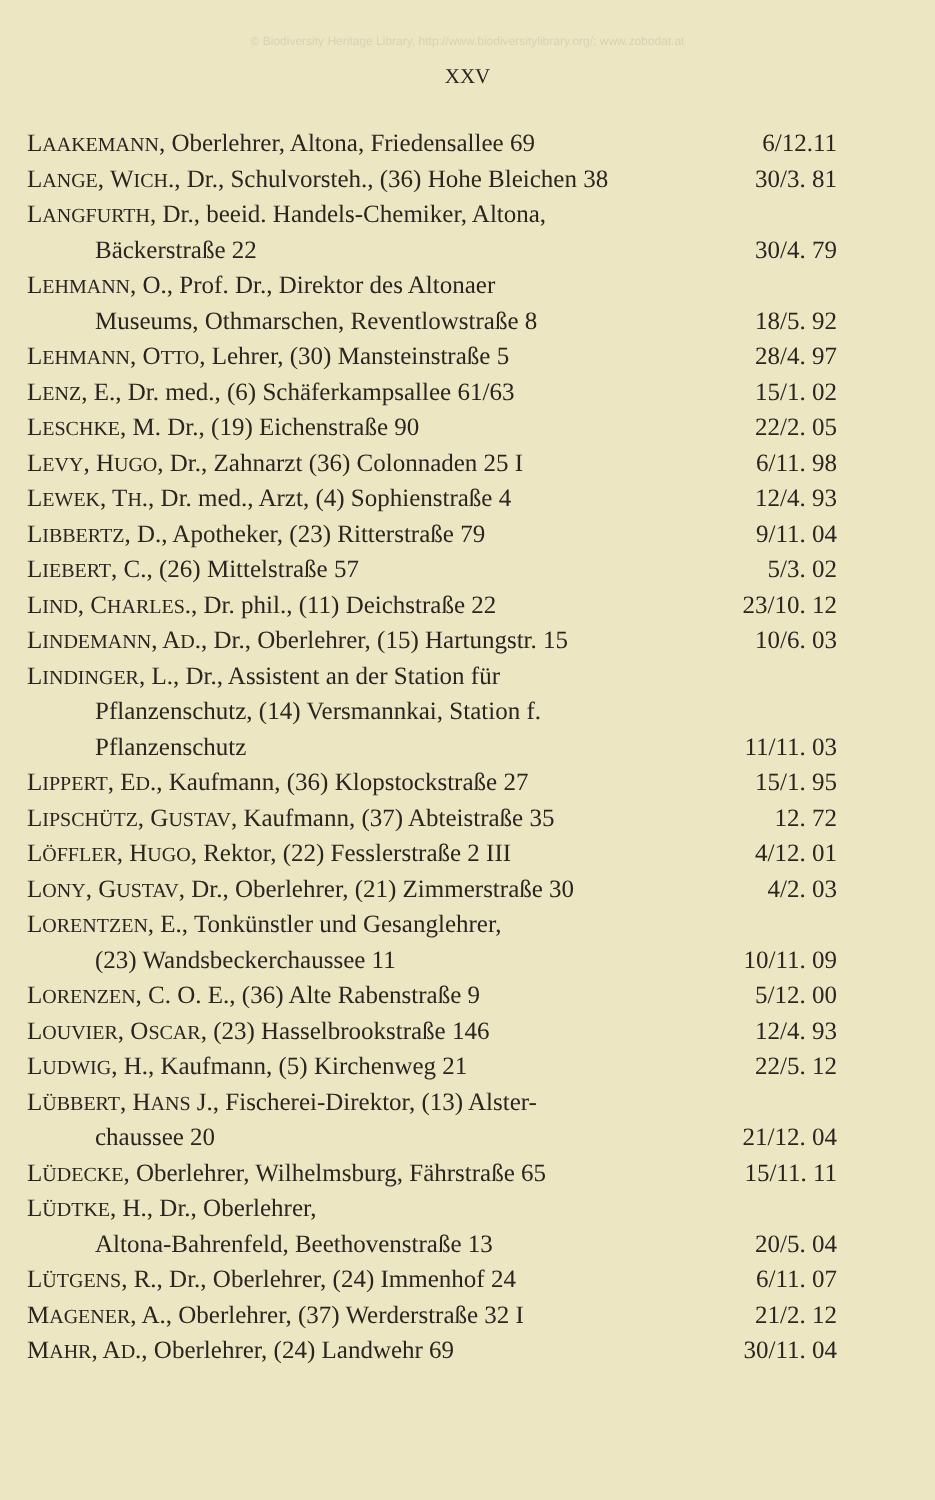© Biodiversity Heritage Library, http://www.biodiversitylibrary.org/; www.zobodat.at
XXV
| L AAKEMANN , Oberlehrer, Altona, Friedensallee 69 | 6/12.11 |
| L ANGE , W ICH ., Dr., Schulvorsteh., (36) Hohe Bleichen 38 | 30/3. 81 |
| L ANGFURTH , Dr., beeid. Handels-Chemiker, Altona, | |
| Bäckerstraße 22 | 30/4. 79 |
| L EHMANN , O., Prof. Dr., Direktor des Altonaer | |
| Museums, Othmarschen, Reventlowstraße 8 | 18/5. 92 |
| L EHMANN , O TTO , Lehrer, (30) Mansteinstraße 5 | 28/4. 97 |
| L ENZ , E., Dr. med., (6) Schäferkampsallee 61/63 | 15/1. 02 |
| L ESCHKE , M. Dr., (19) Eichenstraße 90 | 22/2. 05 |
| L EVY , H UGO , Dr., Zahnarzt (36) Colonnaden 25 I | 6/11. 98 |
| L EWEK , T H ., Dr. med., Arzt, (4) Sophienstraße 4 | 12/4. 93 |
| L IBBERTZ , D., Apotheker, (23) Ritterstraße 79 | 9/11. 04 |
| L IEBERT , C., (26) Mittelstraße 57 | 5/3. 02 |
| L IND , C HARLES ., Dr. phil., (11) Deichstraße 22 | 23/10. 12 |
| L INDEMANN , A D ., Dr., Oberlehrer, (15) Hartungstr. 15 | 10/6. 03 |
| L INDINGER , L., Dr., Assistent an der Station für | |
| Pflanzenschutz, (14) Versmannkai, Station f. | |
| Pflanzenschutz | 11/11. 03 |
| L IPPERT , E D ., Kaufmann, (36) Klopstockstraße 27 | 15/1. 95 |
| L IPSCHÜTZ , G USTAV , Kaufmann, (37) Abteistraße 35 | 12. 72 |
| L ÖFFLER , H UGO , Rektor, (22) Fesslerstraße 2 III | 4/12. 01 |
| L ONY , G USTAV , Dr., Oberlehrer, (21) Zimmerstraße 30 | 4/2. 03 |
| L ORENTZEN , E., Tonkünstler und Gesanglehrer, | |
| (23) Wandsbeckerchaussee 11 | 10/11. 09 |
| L ORENZEN , C. O. E., (36) Alte Rabenstraße 9 | 5/12. 00 |
| L OUVIER , O SCAR , (23) Hasselbrookstraße 146 | 12/4. 93 |
| L UDWIG , H., Kaufmann, (5) Kirchenweg 21 | 22/5. 12 |
| L ÜBBERT , H ANS J., Fischerei-Direktor, (13) Alster- | |
| chaussee 20 | 21/12. 04 |
| L ÜDECKE , Oberlehrer, Wilhelmsburg, Fährstraße 65 | 15/11. 11 |
| L ÜDTKE , H., Dr., Oberlehrer, | |
| Altona-Bahrenfeld, Beethovenstraße 13 | 20/5. 04 |
| L ÜTGENS , R., Dr., Oberlehrer, (24) Immenhof 24 | 6/11. 07 |
| M AGENER , A., Oberlehrer, (37) Werderstraße 32 I | 21/2. 12 |
| M AHR , A D ., Oberlehrer, (24) Landwehr 69 | 30/11. 04 |